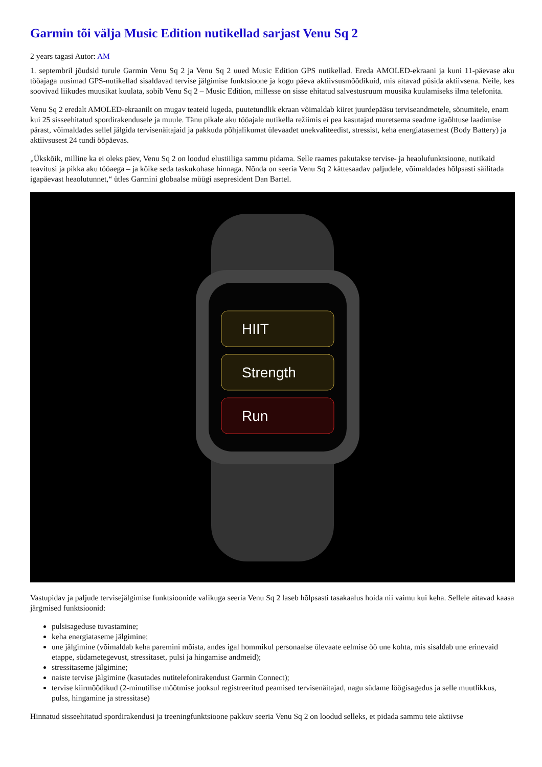Garmin tõi välja Music Edition nutikellad sarjast Venu Sq 2
2 years tagasi Autor: AM
1. septembril jõudsid turule Garmin Venu Sq 2 ja Venu Sq 2 uued Music Edition GPS nutikellad. Ereda AMOLED-ekraani ja kuni 11-päevase aku tööajaga uusimad GPS-nutikellad sisaldavad tervise jälgimise funktsioone ja kogu päeva aktiivsusmõõdikuid, mis aitavad püsida aktiivsena. Neile, kes soovivad liikudes muusikat kuulata, sobib Venu Sq 2 – Music Edition, millesse on sisse ehitatud salvestusruum muusika kuulamiseks ilma telefonita.
Venu Sq 2 eredalt AMOLED-ekraanilt on mugav teateid lugeda, puutetundlik ekraan võimaldab kiiret juurdepääsu terviseandmetele, sõnumitele, enam kui 25 sisseehitatud spordirakendusele ja muule. Tänu pikale aku tööajale nutikella režiimis ei pea kasutajad muretsema seadme igaõhtuse laadimise pärast, võimaldades sellel jälgida tervisenäitajaid ja pakkuda põhjalikumat ülevaadet unekvaliteedist, stressist, keha energiatasemest (Body Battery) ja aktiivsusest 24 tundi ööpäevas.
„Ükskõik, milline ka ei oleks päev, Venu Sq 2 on loodud elustiiliga sammu pidama. Selle raames pakutakse tervise- ja heaolufunktsioone, nutikaid teavitusi ja pikka aku tööaega – ja kõike seda taskukohase hinnaga. Nõnda on seeria Venu Sq 2 kättesaadav paljudele, võimaldades hõlpsasti säilitada igapäevast heaolutunnet,“ ütles Garmini globaalse müügi asepresident Dan Bartel.
HIIT
Strength
Run
Vastupidav ja paljude tervisejälgimise funktsioonide valikuga seeria Venu Sq 2 laseb hõlpsasti tasakaalus hoida nii vaimu kui keha. Sellele aitavad kaasa järgmised funktsioonid:
pulsisageduse tuvastamine;
keha energiataseme jälgimine;
une jälgimine (võimaldab keha paremini mõista, andes igal hommikul personaalse ülevaate eelmise öö une kohta, mis sisaldab une erinevaid etappe, südametegevust, stressitaset, pulsi ja hingamise andmeid);
stressitaseme jälgimine;
naiste tervise jälgimine (kasutades nutitelefonirakendust Garmin Connect);
tervise kiirmõõdikud (2-minutilise mõõtmise jooksul registreeritud peamised tervisenäitajad, nagu südame löögisagedus ja selle muutlikkus, pulss, hingamine ja stressitase)
Hinnatud sisseehitatud spordirakendusi ja treeningfunktsioone pakkuv seeria Venu Sq 2 on loodud selleks, et pidada sammu teie aktiivse